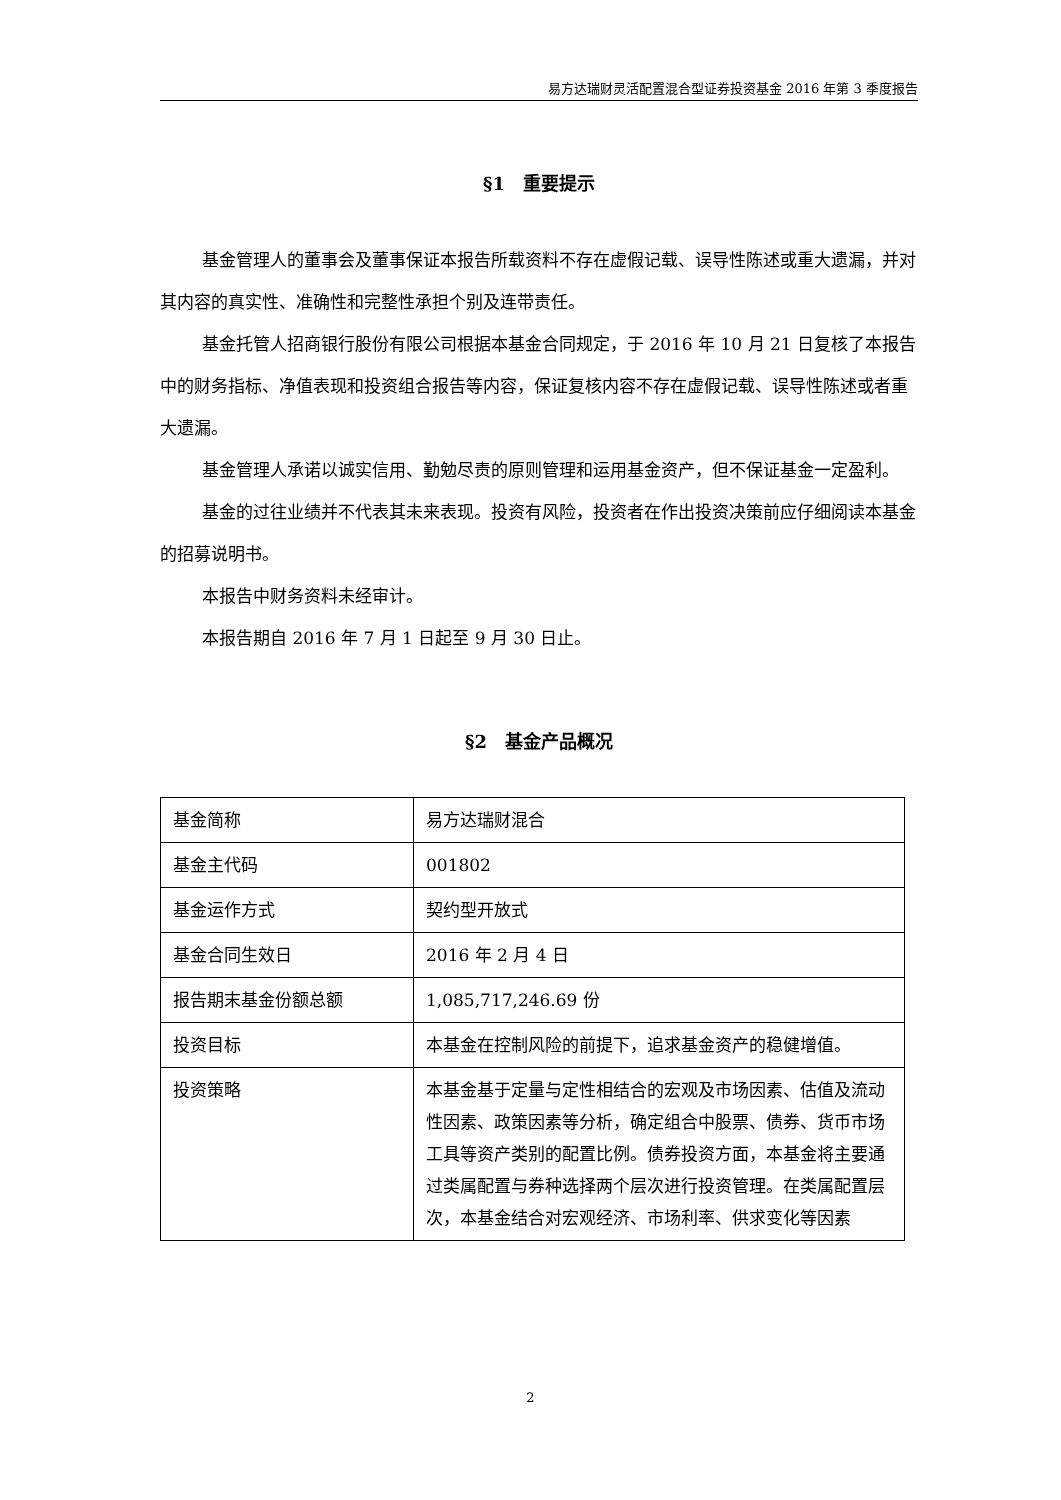易方达瑞财灵活配置混合型证券投资基金 2016 年第 3 季度报告
§1　重要提示
基金管理人的董事会及董事保证本报告所载资料不存在虚假记载、误导性陈述或重大遗漏，并对其内容的真实性、准确性和完整性承担个别及连带责任。
基金托管人招商银行股份有限公司根据本基金合同规定，于 2016 年 10 月 21 日复核了本报告中的财务指标、净值表现和投资组合报告等内容，保证复核内容不存在虚假记载、误导性陈述或者重大遗漏。
基金管理人承诺以诚实信用、勤勉尽责的原则管理和运用基金资产，但不保证基金一定盈利。
基金的过往业绩并不代表其未来表现。投资有风险，投资者在作出投资决策前应仔细阅读本基金的招募说明书。
本报告中财务资料未经审计。
本报告期自 2016 年 7 月 1 日起至 9 月 30 日止。
§2　基金产品概况
| 基金简称 | 易方达瑞财混合 |
| 基金主代码 | 001802 |
| 基金运作方式 | 契约型开放式 |
| 基金合同生效日 | 2016 年 2 月 4 日 |
| 报告期末基金份额总额 | 1,085,717,246.69 份 |
| 投资目标 | 本基金在控制风险的前提下，追求基金资产的稳健增值。 |
| 投资策略 | 本基金基于定量与定性相结合的宏观及市场因素、估值及流动性因素、政策因素等分析，确定组合中股票、债券、货币市场工具等资产类别的配置比例。债券投资方面，本基金将主要通过类属配置与券种选择两个层次进行投资管理。在类属配置层次，本基金结合对宏观经济、市场利率、供求变化等因素 |
2